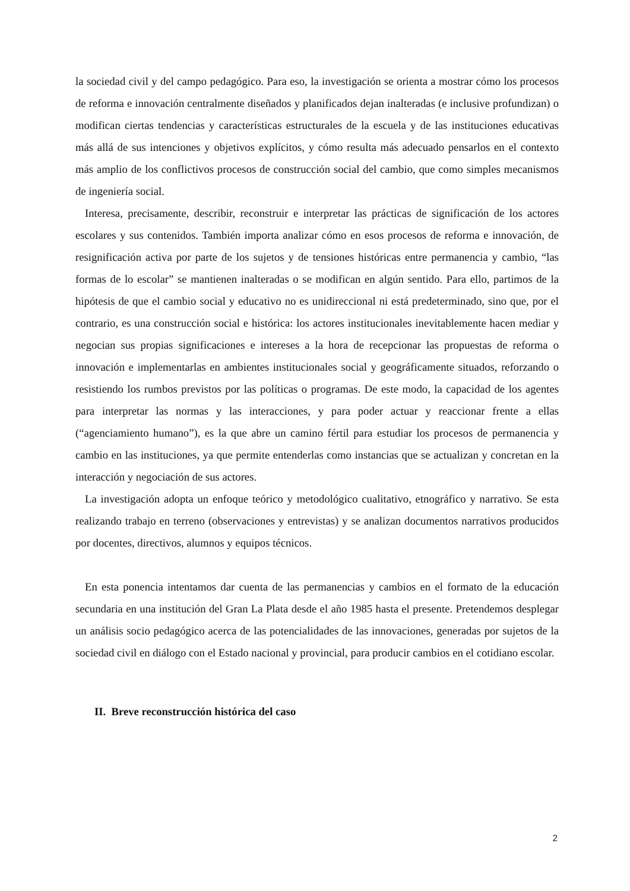la sociedad civil y del campo pedagógico. Para eso, la investigación se orienta a mostrar cómo los procesos de reforma e innovación centralmente diseñados y planificados dejan inalteradas (e inclusive profundizan) o modifican ciertas tendencias y características estructurales de la escuela y de las instituciones educativas más allá de sus intenciones y objetivos explícitos, y cómo resulta más adecuado pensarlos en el contexto más amplio de los conflictivos procesos de construcción social del cambio, que como simples mecanismos de ingeniería social.
Interesa, precisamente, describir, reconstruir e interpretar las prácticas de significación de los actores escolares y sus contenidos. También importa analizar cómo en esos procesos de reforma e innovación, de resignificación activa por parte de los sujetos y de tensiones históricas entre permanencia y cambio, “las formas de lo escolar” se mantienen inalteradas o se modifican en algún sentido. Para ello, partimos de la hipótesis de que el cambio social y educativo no es unidireccional ni está predeterminado, sino que, por el contrario, es una construcción social e histórica: los actores institucionales inevitablemente hacen mediar y negocian sus propias significaciones e intereses a la hora de recepcionar las propuestas de reforma o innovación e implementarlas en ambientes institucionales social y geográficamente situados, reforzando o resistiendo los rumbos previstos por las políticas o programas. De este modo, la capacidad de los agentes para interpretar las normas y las interacciones, y para poder actuar y reaccionar frente a ellas (“agenciamiento humano”), es la que abre un camino fértil para estudiar los procesos de permanencia y cambio en las instituciones, ya que permite entenderlas como instancias que se actualizan y concretan en la interacción y negociación de sus actores.
La investigación adopta un enfoque teórico y metodológico cualitativo, etnográfico y narrativo. Se esta realizando trabajo en terreno (observaciones y entrevistas) y se analizan documentos narrativos producidos por docentes, directivos, alumnos y equipos técnicos.
En esta ponencia intentamos dar cuenta de las permanencias y cambios en el formato de la educación secundaria en una institución del Gran La Plata desde el año 1985 hasta el presente. Pretendemos desplegar un análisis socio pedagógico acerca de las potencialidades de las innovaciones, generadas por sujetos de la sociedad civil en diálogo con el Estado nacional y provincial, para producir cambios en el cotidiano escolar.
II. Breve reconstrucción histórica del caso
2